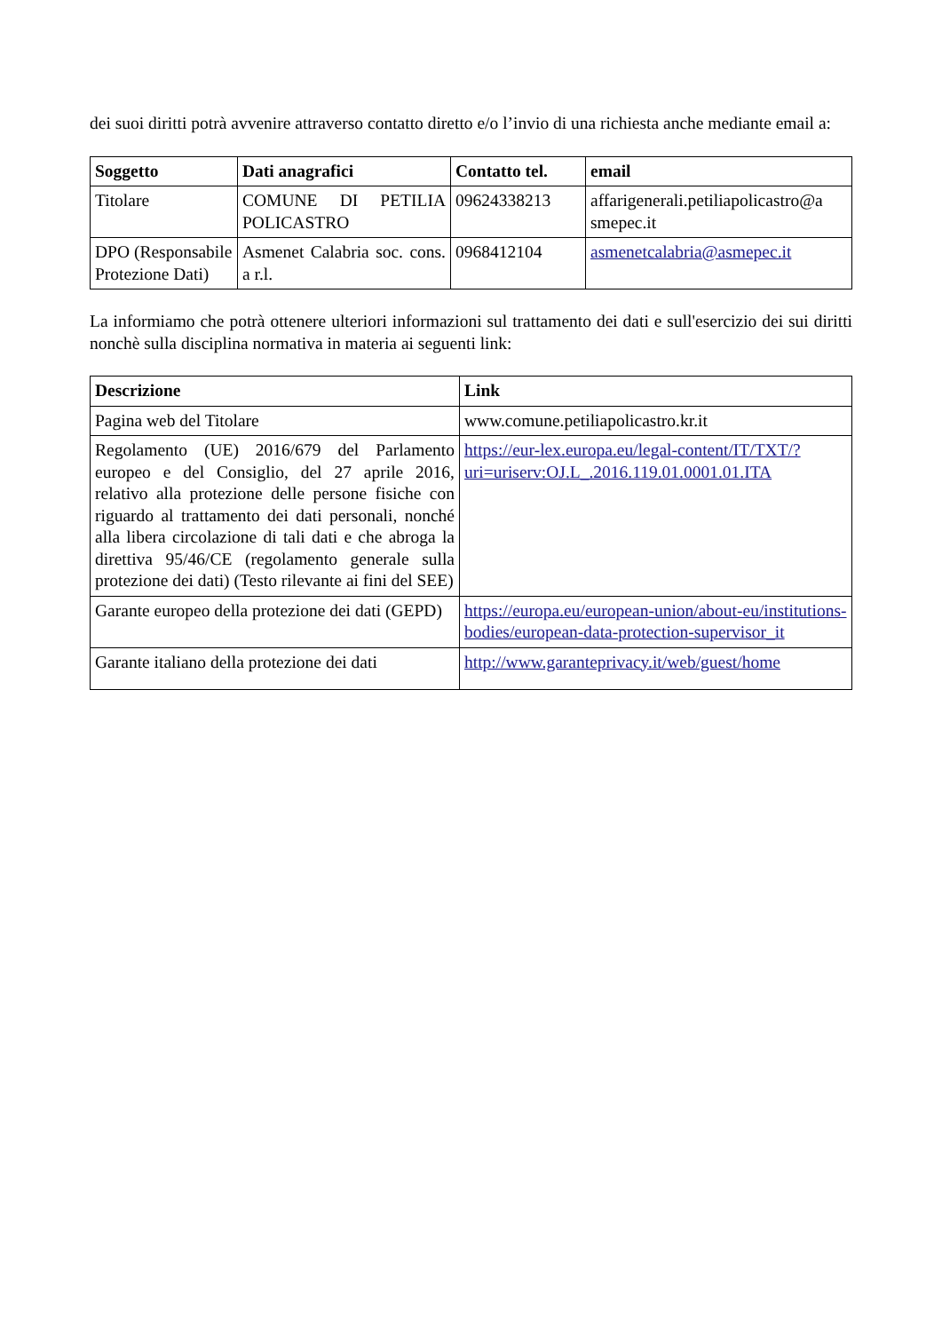dei suoi diritti potrà avvenire attraverso contatto diretto e/o l’invio di una richiesta anche mediante email a:
| Soggetto | Dati anagrafici | Contatto tel. | email |
| --- | --- | --- | --- |
| Titolare | COMUNE DI PETILIA POLICASTRO | 09624338213 | affarigenerali.petiliapolicastro@a smepec.it |
| DPO (Responsabile Protezione Dati) | Asmenet Calabria soc. cons. a r.l. | 0968412104 | asmenetcalabria@asmepec.it |
La informiamo che potrà ottenere ulteriori informazioni sul trattamento dei dati e sull'esercizio dei sui diritti nonchè sulla disciplina normativa in materia ai seguenti link:
| Descrizione | Link |
| --- | --- |
| Pagina web del Titolare | www.comune.petiliapolicastro.kr.it |
| Regolamento (UE) 2016/679 del Parlamento europeo e del Consiglio, del 27 aprile 2016, relativo alla protezione delle persone fisiche con riguardo al trattamento dei dati personali, nonché alla libera circolazione di tali dati e che abroga la direttiva 95/46/CE (regolamento generale sulla protezione dei dati) (Testo rilevante ai fini del SEE) | https://eur-lex.europa.eu/legal-content/IT/TXT/?uri=uriserv:OJ.L_.2016.119.01.0001.01.ITA |
| Garante europeo della protezione dei dati (GEPD) | https://europa.eu/european-union/about-eu/institutions-bodies/european-data-protection-supervisor_it |
| Garante italiano della protezione dei dati | http://www.garanteprivacy.it/web/guest/home |